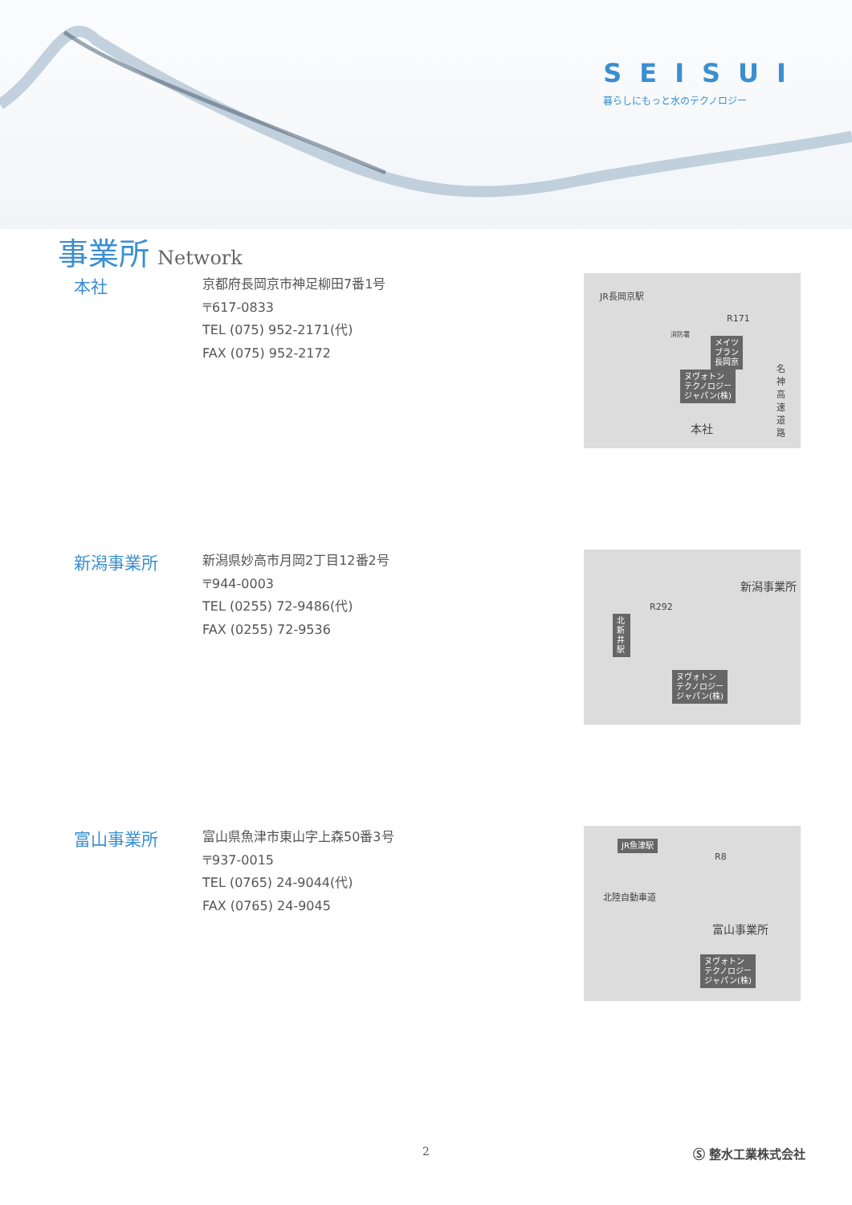SEISUI
暮らしにもっと水のテクノロジー
事業所 Network
本社
京都府長岡京市神足柳田7番1号
〒617-0833
TEL (075) 952-2171(代)
FAX (075) 952-2172
JR長岡京駅
消防署
メイツ
ブラン
長岡京
ヌヴォトン
テクノロジー
ジャパン(株)
R171
名神高速道路
本社
新潟事業所
新潟県妙高市月岡2丁目12番2号
〒944-0003
TEL (0255) 72-9486(代)
FAX (0255) 72-9536
北新井駅
R292
新潟事業所
ヌヴォトン
テクノロジー
ジャパン(株)
富山事業所
富山県魚津市東山字上森50番3号
〒937-0015
TEL (0765) 24-9044(代)
FAX (0765) 24-9045
JR魚津駅
R8
北陸自動車道
富山事業所
ヌヴォトン
テクノロジー
ジャパン(株)
2 Ⓢ 整水工業株式会社